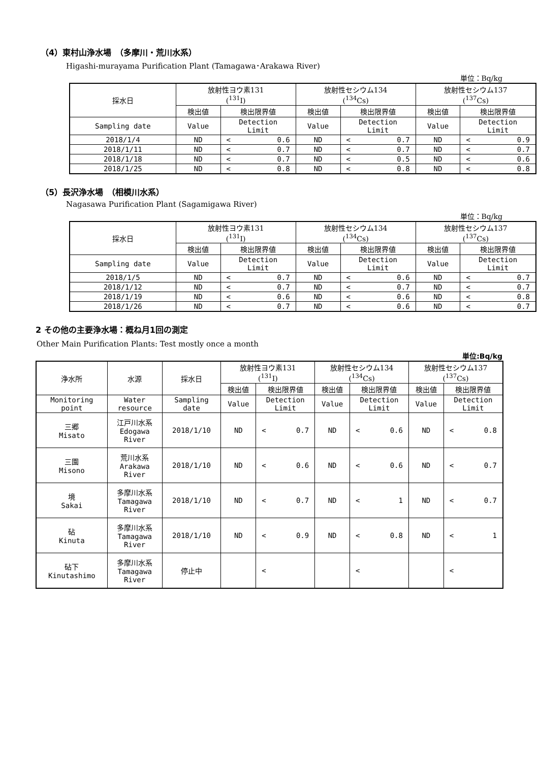（4）東村山浄水場　（多摩川・荒川水系）
Higashi-murayama Purification Plant (Tamagawa･Arakawa River)
単位：Bq/kg
| 採水日 | 放射性ヨウ素131 (<sup>131</sup>I) | | 放射性セシウム134 (<sup>134</sup>Cs) | | 放射性セシウム137 (<sup>137</sup>Cs) | |
| --- | --- | --- | --- | --- | --- | --- |
| | 検出値 | 検出限界値 | 検出値 | 検出限界値 | 検出値 | 検出限界値 |
| Sampling date | Value | Detection Limit | Value | Detection Limit | Value | Detection Limit |
| 2018/1/4 | ND | < 0.6 | ND | < 0.7 | ND | < 0.9 |
| 2018/1/11 | ND | < 0.7 | ND | < 0.7 | ND | < 0.7 |
| 2018/1/18 | ND | < 0.7 | ND | < 0.5 | ND | < 0.6 |
| 2018/1/25 | ND | < 0.8 | ND | < 0.8 | ND | < 0.8 |
（5）長沢浄水場　（相模川水系）
Nagasawa Purification Plant (Sagamigawa River)
単位：Bq/kg
| 採水日 | 放射性ヨウ素131 (<sup>131</sup>I) | | 放射性セシウム134 (<sup>134</sup>Cs) | | 放射性セシウム137 (<sup>137</sup>Cs) | |
| --- | --- | --- | --- | --- | --- | --- |
| | 検出値 | 検出限界値 | 検出値 | 検出限界値 | 検出値 | 検出限界値 |
| Sampling date | Value | Detection Limit | Value | Detection Limit | Value | Detection Limit |
| 2018/1/5 | ND | < 0.7 | ND | < 0.6 | ND | < 0.7 |
| 2018/1/12 | ND | < 0.7 | ND | < 0.7 | ND | < 0.7 |
| 2018/1/19 | ND | < 0.6 | ND | < 0.6 | ND | < 0.8 |
| 2018/1/26 | ND | < 0.7 | ND | < 0.6 | ND | < 0.7 |
2 その他の主要浄水場：概ね月1回の測定
Other Main Purification Plants: Test mostly once a month
単位:Bq/kg
| 浄水所 | 水源 | 採水日 | 放射性ヨウ素131 (<sup>131</sup>I) | | 放射性セシウム134 (<sup>134</sup>Cs) | | 放射性セシウム137 (<sup>137</sup>Cs) | |
| --- | --- | --- | --- | --- | --- | --- | --- | --- |
| | | | 検出値 | 検出限界値 | 検出値 | 検出限界値 | 検出値 | 検出限界値 |
| Monitoring point | Water resource | Sampling date | Value | Detection Limit | Value | Detection Limit | Value | Detection Limit |
| 三郷 Misato | 江戸川水系 Edogawa River | 2018/1/10 | ND | < 0.7 | ND | < 0.6 | ND | < 0.8 |
| 三園 Misono | 荒川水系 Arakawa River | 2018/1/10 | ND | < 0.6 | ND | < 0.6 | ND | < 0.7 |
| 境 Sakai | 多摩川水系 Tamagawa River | 2018/1/10 | ND | < 0.7 | ND | < 1 | ND | < 0.7 |
| 砧 Kinuta | 多摩川水系 Tamagawa River | 2018/1/10 | ND | < 0.9 | ND | < 0.8 | ND | < 1 |
| 砧下 Kinutashimo | 多摩川水系 Tamagawa River | 停止中 | | < | | < | | < |